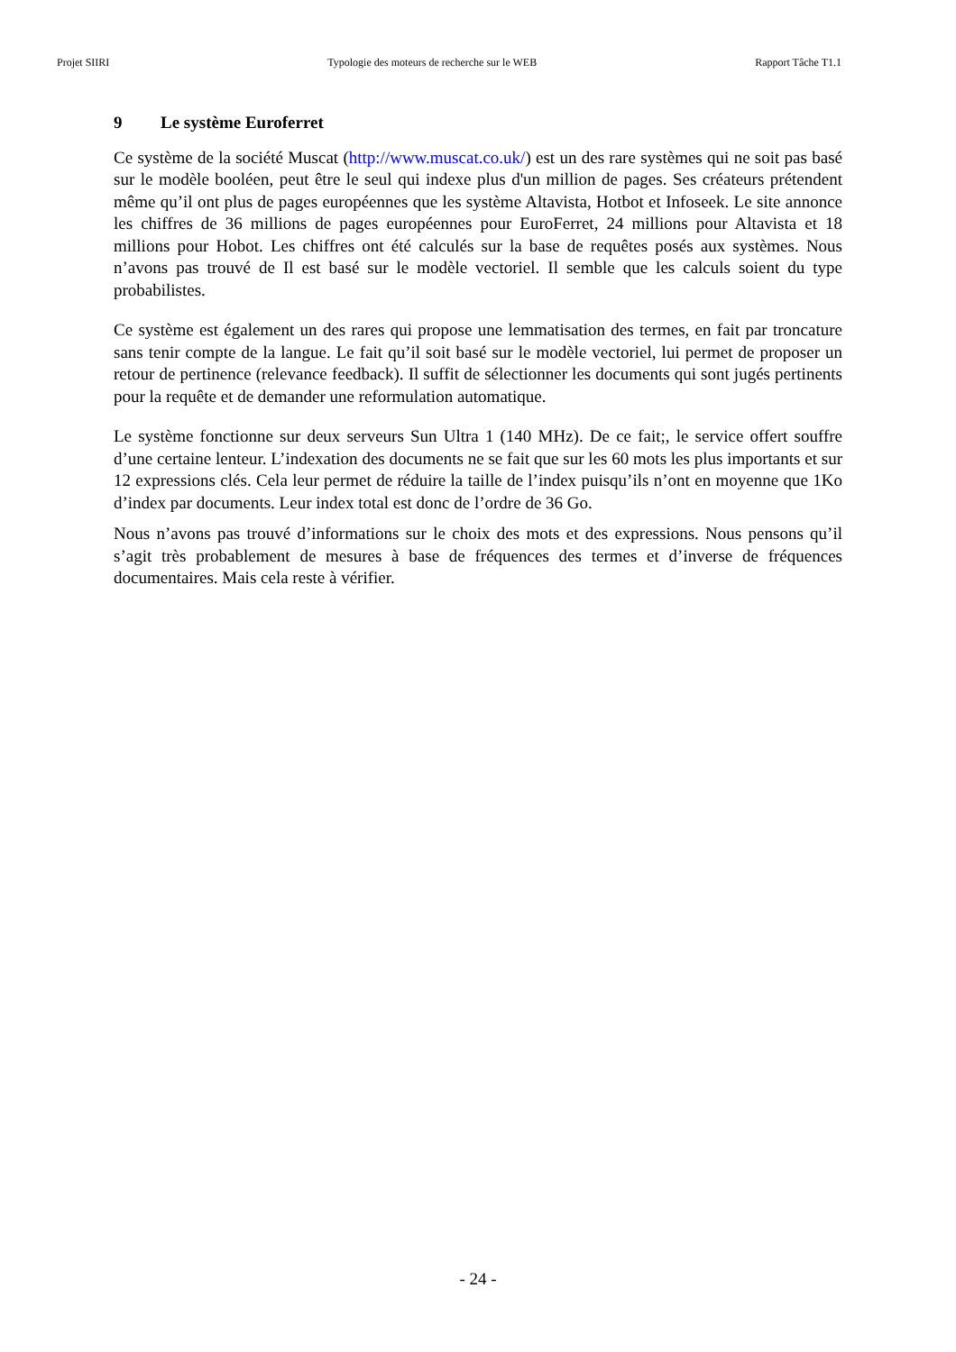Projet SIIRI Typologie des moteurs de recherche sur le WEB Rapport Tâche T1.1
9 Le système Euroferret
Ce système de la société Muscat (http://www.muscat.co.uk/) est un des rare systèmes qui ne soit pas basé sur le modèle booléen, peut être le seul qui indexe plus d'un million de pages. Ses créateurs prétendent même qu’il ont plus de pages européennes que les système Altavista, Hotbot et Infoseek. Le site annonce les chiffres de 36 millions de pages européennes pour EuroFerret, 24 millions pour Altavista et 18 millions pour Hobot. Les chiffres ont été calculés sur la base de requêtes posés aux systèmes. Nous n’avons pas trouvé de Il est basé sur le modèle vectoriel. Il semble que les calculs soient du type probabilistes.
Ce système est également un des rares qui propose une lemmatisation des termes, en fait par troncature sans tenir compte de la langue. Le fait qu’il soit basé sur le modèle vectoriel, lui permet de proposer un retour de pertinence (relevance feedback). Il suffit de sélectionner les documents qui sont jugés pertinents pour la requête et de demander une reformulation automatique.
Le système fonctionne sur deux serveurs Sun Ultra 1 (140 MHz). De ce fait;, le service offert souffre d’une certaine lenteur. L’indexation des documents ne se fait que sur les 60 mots les plus importants et sur 12 expressions clés. Cela leur permet de réduire la taille de l’index puisqu’ils n’ont en moyenne que 1Ko d’index par documents. Leur index total est donc de l’ordre de 36 Go.
Nous n’avons pas trouvé d’informations sur le choix des mots et des expressions. Nous pensons qu’il s’agit très probablement de mesures à base de fréquences des termes et d’inverse de fréquences documentaires. Mais cela reste à vérifier.
- 24 -